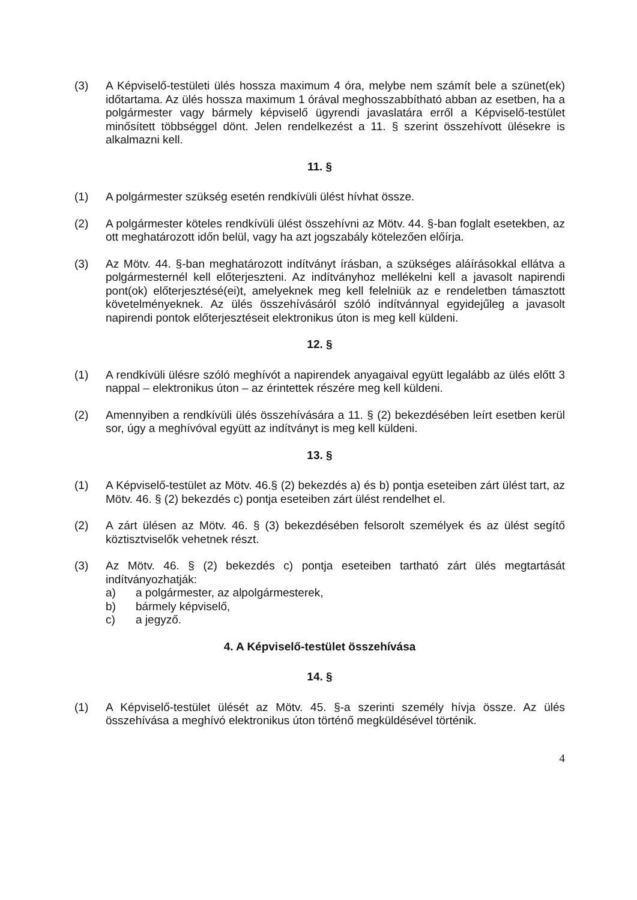(3) A Képviselő-testületi ülés hossza maximum 4 óra, melybe nem számít bele a szünet(ek) időtartama. Az ülés hossza maximum 1 órával meghosszabbítható abban az esetben, ha a polgármester vagy bármely képviselő ügyrendi javaslatára erről a Képviselő-testület minősített többséggel dönt. Jelen rendelkezést a 11. § szerint összehívott ülésekre is alkalmazni kell.
11. §
(1) A polgármester szükség esetén rendkívüli ülést hívhat össze.
(2) A polgármester köteles rendkívüli ülést összehívni az Mötv. 44. §-ban foglalt esetekben, az ott meghatározott időn belül, vagy ha azt jogszabály kötelezően előírja.
(3) Az Mötv. 44. §-ban meghatározott indítványt írásban, a szükséges aláírásokkal ellátva a polgármesternél kell előterjeszteni. Az indítványhoz mellékelni kell a javasolt napirendi pont(ok) előterjesztésé(ei)t, amelyeknek meg kell felelniük az e rendeletben támasztott követelményeknek. Az ülés összehívásáról szóló indítvánnyal egyidejűleg a javasolt napirendi pontok előterjesztéseit elektronikus úton is meg kell küldeni.
12. §
(1) A rendkívüli ülésre szóló meghívót a napirendek anyagaival együtt legalább az ülés előtt 3 nappal – elektronikus úton – az érintettek részére meg kell küldeni.
(2) Amennyiben a rendkívüli ülés összehívására a 11. § (2) bekezdésében leírt esetben kerül sor, úgy a meghívóval együtt az indítványt is meg kell küldeni.
13. §
(1) A Képviselő-testület az Mötv. 46.§ (2) bekezdés a) és b) pontja eseteiben zárt ülést tart, az Mötv. 46. § (2) bekezdés c) pontja eseteiben zárt ülést rendelhet el.
(2) A zárt ülésen az Mötv. 46. § (3) bekezdésében felsorolt személyek és az ülést segítő köztisztviselők vehetnek részt.
(3) Az Mötv. 46. § (2) bekezdés c) pontja eseteiben tartható zárt ülés megtartását indítványozhatják:
a) a polgármester, az alpolgármesterek,
b) bármely képviselő,
c) a jegyző.
4. A Képviselő-testület összehívása
14. §
(1) A Képviselő-testület ülését az Mötv. 45. §-a szerinti személy hívja össze. Az ülés összehívása a meghívó elektronikus úton történő megküldésével történik.
4